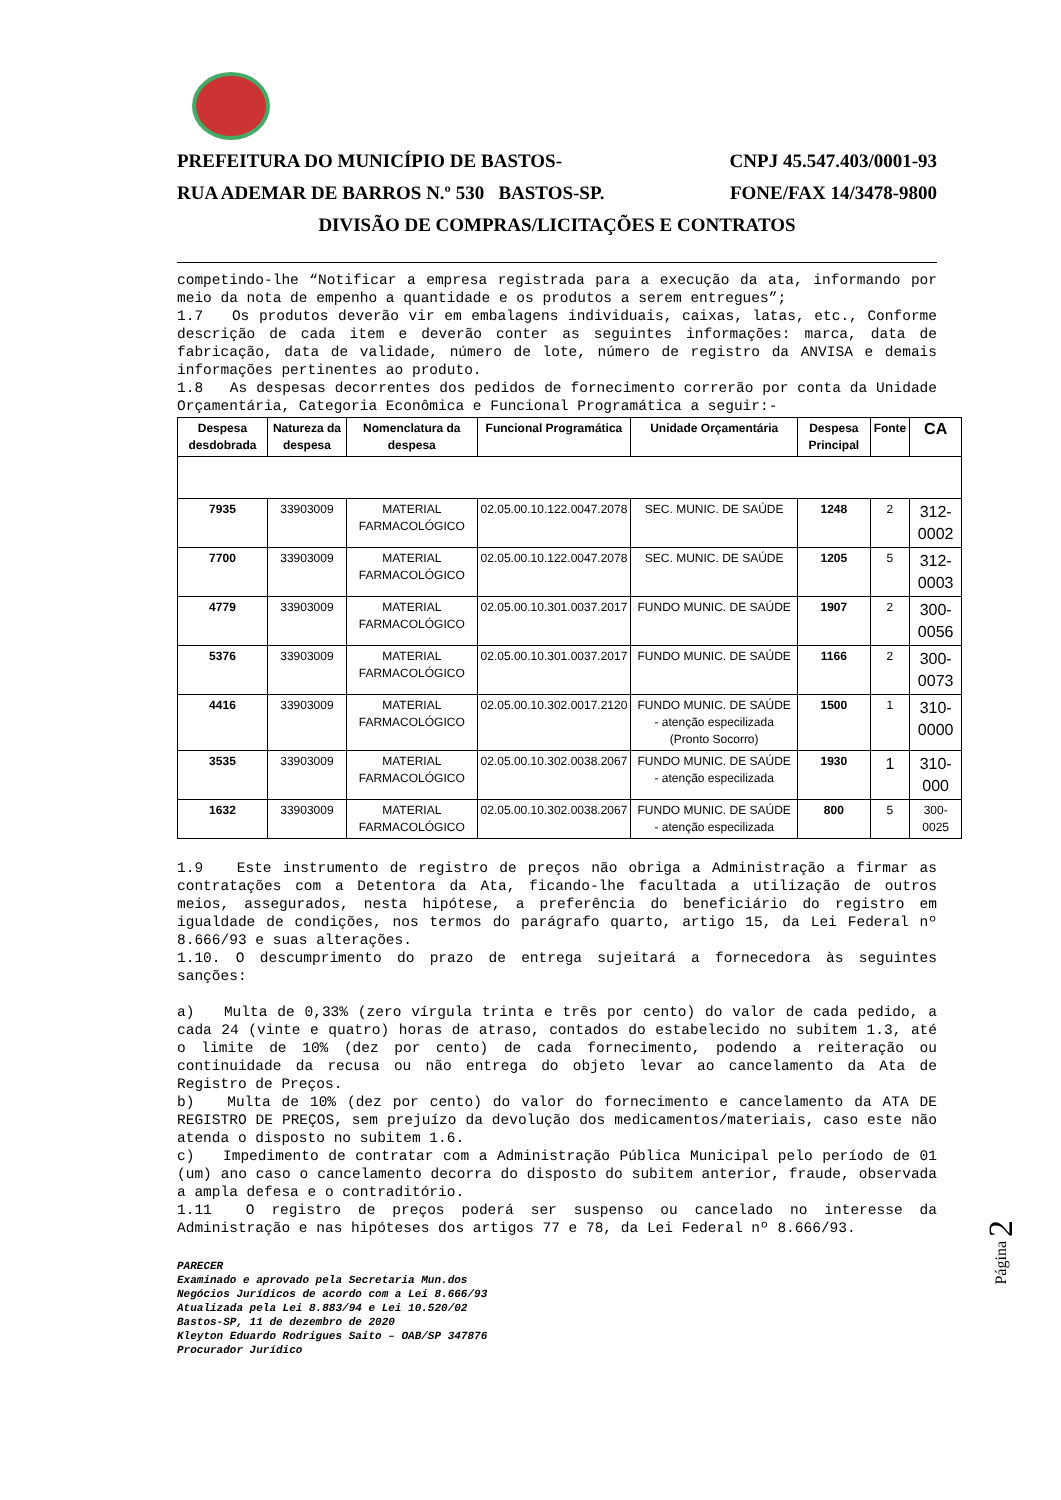PREFEITURA DO MUNICÍPIO DE BASTOS- CNPJ 45.547.403/0001-93
RUA ADEMAR DE BARROS N.º 530 BASTOS-SP. FONE/FAX 14/3478-9800
DIVISÃO DE COMPRAS/LICITAÇÕES E CONTRATOS
competindo-lhe “Notificar a empresa registrada para a execução da ata, informando por meio da nota de empenho a quantidade e os produtos a serem entregues”;
1.7 Os produtos deverão vir em embalagens individuais, caixas, latas, etc., Conforme descrição de cada item e deverão conter as seguintes informações: marca, data de fabricação, data de validade, número de lote, número de registro da ANVISA e demais informações pertinentes ao produto.
1.8 As despesas decorrentes dos pedidos de fornecimento correrão por conta da Unidade Orçamentária, Categoria Econômica e Funcional Programática a seguir:-
| Despesa desdobrada | Natureza da despesa | Nomenclatura da despesa | Funcional Programática | Unidade Orçamentária | Despesa Principal | Fonte | CA |
| --- | --- | --- | --- | --- | --- | --- | --- |
| 7935 | 33903009 | MATERIAL FARMACOLÓGICO | 02.05.00.10.122.0047.2078 | SEC. MUNIC. DE SAÚDE | 1248 | 2 | 312-0002 |
| 7700 | 33903009 | MATERIAL FARMACOLÓGICO | 02.05.00.10.122.0047.2078 | SEC. MUNIC. DE SAÚDE | 1205 | 5 | 312-0003 |
| 4779 | 33903009 | MATERIAL FARMACOLÓGICO | 02.05.00.10.301.0037.2017 | FUNDO MUNIC. DE SAÚDE | 1907 | 2 | 300-0056 |
| 5376 | 33903009 | MATERIAL FARMACOLÓGICO | 02.05.00.10.301.0037.2017 | FUNDO MUNIC. DE SAÚDE | 1166 | 2 | 300-0073 |
| 4416 | 33903009 | MATERIAL FARMACOLÓGICO | 02.05.00.10.302.0017.2120 | FUNDO MUNIC. DE SAÚDE - atenção especilizada (Pronto Socorro) | 1500 | 1 | 310-0000 |
| 3535 | 33903009 | MATERIAL FARMACOLÓGICO | 02.05.00.10.302.0038.2067 | FUNDO MUNIC. DE SAÚDE - atenção especilizada | 1930 | 1 | 310-000 |
| 1632 | 33903009 | MATERIAL FARMACOLÓGICO | 02.05.00.10.302.0038.2067 | FUNDO MUNIC. DE SAÚDE - atenção especilizada | 800 | 5 | 300-0025 |
1.9 Este instrumento de registro de preços não obriga a Administração a firmar as contratações com a Detentora da Ata, ficando-lhe facultada a utilização de outros meios, assegurados, nesta hipótese, a preferência do beneficiário do registro em igualdade de condições, nos termos do parágrafo quarto, artigo 15, da Lei Federal nº 8.666/93 e suas alterações.
1.10. O descumprimento do prazo de entrega sujeitará a fornecedora às seguintes sanções:
a) Multa de 0,33% (zero vírgula trinta e três por cento) do valor de cada pedido, a cada 24 (vinte e quatro) horas de atraso, contados do estabelecido no subitem 1.3, até o limite de 10% (dez por cento) de cada fornecimento, podendo a reiteração ou continuidade da recusa ou não entrega do objeto levar ao cancelamento da Ata de Registro de Preços.
b) Multa de 10% (dez por cento) do valor do fornecimento e cancelamento da ATA DE REGISTRO DE PREÇOS, sem prejuízo da devolução dos medicamentos/materiais, caso este não atenda o disposto no subitem 1.6.
c) Impedimento de contratar com a Administração Pública Municipal pelo período de 01 (um) ano caso o cancelamento decorra do disposto do subitem anterior, fraude, observada a ampla defesa e o contraditório.
1.11 O registro de preços poderá ser suspenso ou cancelado no interesse da Administração e nas hipóteses dos artigos 77 e 78, da Lei Federal nº 8.666/93.
PARECER
Examinado e aprovado pela Secretaria Mun.dos
Negócios Jurídicos de acordo com a Lei 8.666/93
Atualizada pela Lei 8.883/94 e Lei 10.520/02
Bastos-SP, 11 de dezembro de 2020
Kleyton Eduardo Rodrigues Saito – OAB/SP 347876
Procurador Jurídico
Página 2